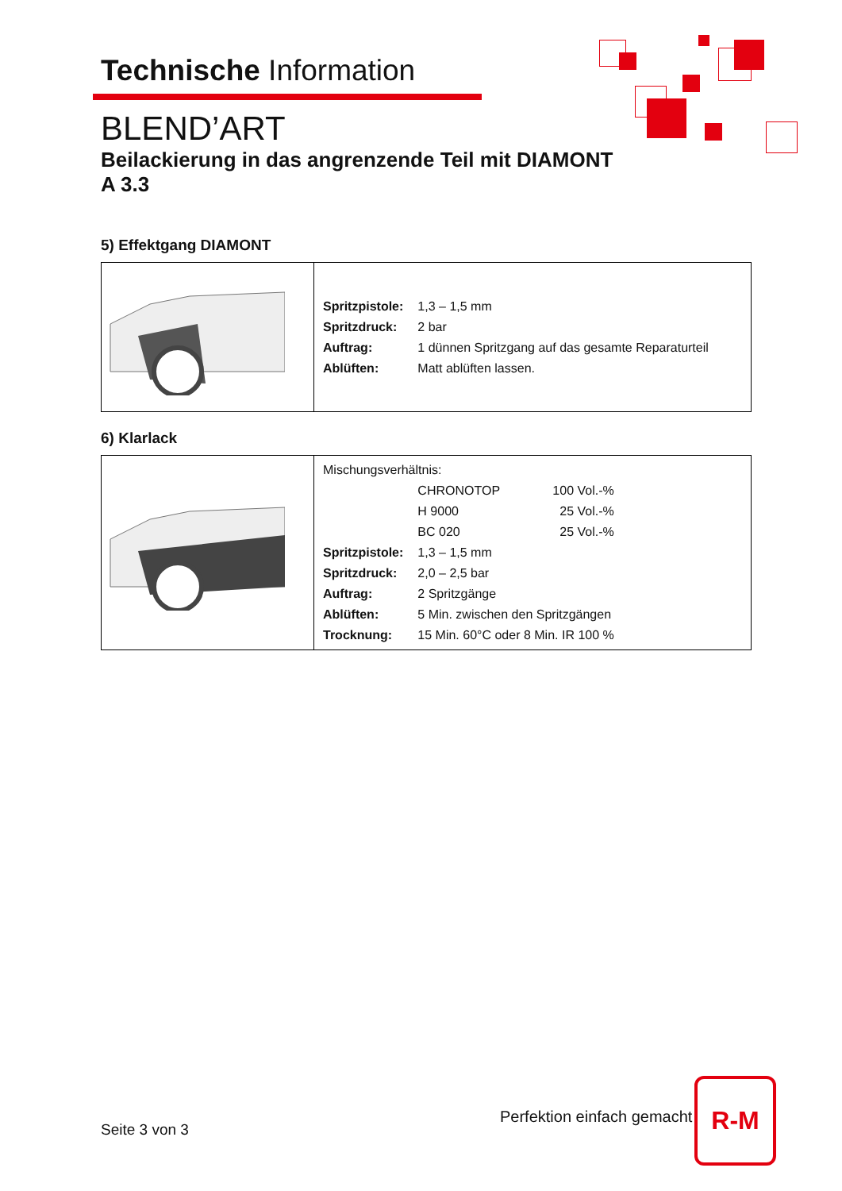Technische Information
BLEND’ART
Beilackierung in das angrenzende Teil mit DIAMONT
A 3.3
5) Effektgang DIAMONT
| | / Spritzpistole: / 1,3 – 1,5 mm / / Spritzdruck: / 2 bar / / Auftrag: / 1 dünnen Spritzgang auf das gesamte Reparaturteil / / Ablüften: / Matt ablüften lassen. / |
6) Klarlack
| | / Mischungsverhältnis: / / / / / CHRONOTOP / 100 Vol.-% / / / H 9000 / 25 Vol.-% / / / BC 020 / 25 Vol.-% / / Spritzpistole: / 1,3 – 1,5 mm / / / Spritzdruck: / 2,0 – 2,5 bar / / / Auftrag: / 2 Spritzgänge / / / Ablüften: / 5 Min. zwischen den Spritzgängen / / / Trocknung: / 15 Min. 60°C oder 8 Min. IR 100 % / / |
Perfektion einfach gemacht
R-M
Seite 3 von 3